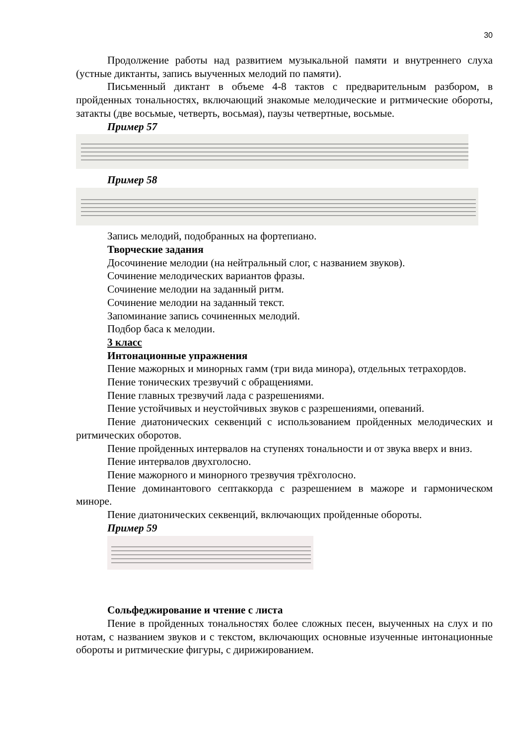30
Продолжение работы над развитием музыкальной памяти и внутреннего слуха (устные диктанты, запись выученных мелодий по памяти).
Письменный диктант в объеме 4-8 тактов с предварительным разбором, в пройденных тональностях, включающий знакомые мелодические и ритмические обороты, затакты (две восьмые, четверть, восьмая), паузы четвертные, восьмые.
Пример 57
Пример 58
Запись мелодий, подобранных на фортепиано.
Творческие задания
Досочинение мелодии (на нейтральный слог, с названием звуков).
Сочинение мелодических вариантов фразы.
Сочинение мелодии на заданный ритм.
Сочинение мелодии на заданный текст.
Запоминание запись сочиненных мелодий.
Подбор баса к мелодии.
3 класс
Интонационные упражнения
Пение мажорных и минорных гамм (три вида минора), отдельных тетрахордов.
Пение тонических трезвучий с обращениями.
Пение главных трезвучий лада с разрешениями.
Пение устойчивых и неустойчивых звуков с разрешениями, опеваний.
Пение диатонических секвенций с использованием пройденных мелодических и ритмических оборотов.
Пение пройденных интервалов на ступенях тональности и от звука вверх и вниз.
Пение интервалов двухголосно.
Пение мажорного и минорного трезвучия трёхголосно.
Пение доминантового септаккорда с разрешением в мажоре и гармоническом миноре.
Пение диатонических секвенций, включающих пройденные обороты.
Пример 59
Сольфеджирование и чтение с листа
Пение в пройденных тональностях более сложных песен, выученных на слух и по нотам, с названием звуков и с текстом, включающих основные изученные интонационные обороты и ритмические фигуры, с дирижированием.